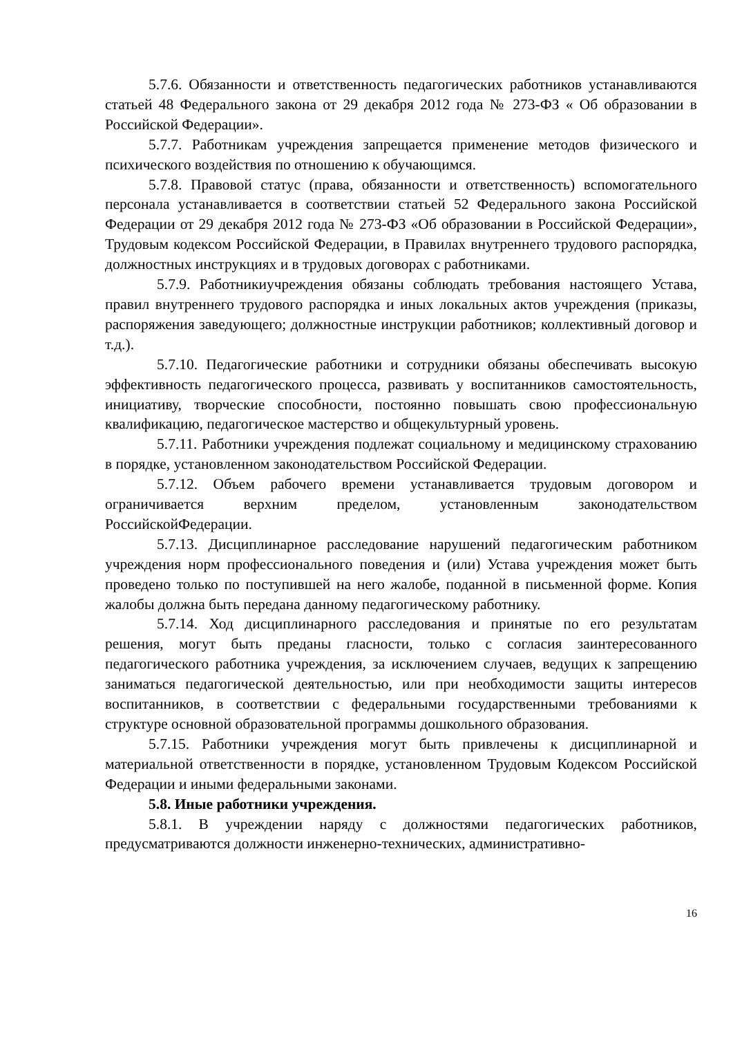5.7.6. Обязанности и ответственность педагогических работников устанавливаются статьей 48 Федерального закона от 29 декабря 2012 года № 273-ФЗ « Об образовании в Российской Федерации».
5.7.7. Работникам учреждения запрещается применение методов физического и психического воздействия по отношению к обучающимся.
5.7.8. Правовой статус (права, обязанности и ответственность) вспомогательного персонала устанавливается в соответствии статьей 52 Федерального закона Российской Федерации от 29 декабря 2012 года № 273-ФЗ «Об образовании в Российской Федерации», Трудовым кодексом Российской Федерации, в Правилах внутреннего трудового распорядка, должностных инструкциях и в трудовых договорах с работниками.
5.7.9. Работникиучреждения обязаны соблюдать требования настоящего Устава, правил внутреннего трудового распорядка и иных локальных актов учреждения (приказы, распоряжения заведующего; должностные инструкции работников; коллективный договор и т.д.).
5.7.10. Педагогические работники и сотрудники обязаны обеспечивать высокую эффективность педагогического процесса, развивать у воспитанников самостоятельность, инициативу, творческие способности, постоянно повышать свою профессиональную квалификацию, педагогическое мастерство и общекультурный уровень.
5.7.11. Работники учреждения подлежат социальному и медицинскому страхованию в порядке, установленном законодательством Российской Федерации.
5.7.12. Объем рабочего времени устанавливается трудовым договором и ограничивается верхним пределом, установленным законодательством РоссийскойФедерации.
5.7.13. Дисциплинарное расследование нарушений педагогическим работником учреждения норм профессионального поведения и (или) Устава учреждения может быть проведено только по поступившей на него жалобе, поданной в письменной форме. Копия жалобы должна быть передана данному педагогическому работнику.
5.7.14. Ход дисциплинарного расследования и принятые по его результатам решения, могут быть преданы гласности, только с согласия заинтересованного педагогического работника учреждения, за исключением случаев, ведущих к запрещению заниматься педагогической деятельностью, или при необходимости защиты интересов воспитанников, в соответствии с федеральными государственными требованиями к структуре основной образовательной программы дошкольного образования.
5.7.15. Работники учреждения могут быть привлечены к дисциплинарной и материальной ответственности в порядке, установленном Трудовым Кодексом Российской Федерации и иными федеральными законами.
5.8. Иные работники учреждения.
5.8.1. В учреждении наряду с должностями педагогических работников, предусматриваются должности инженерно-технических, административно-
16